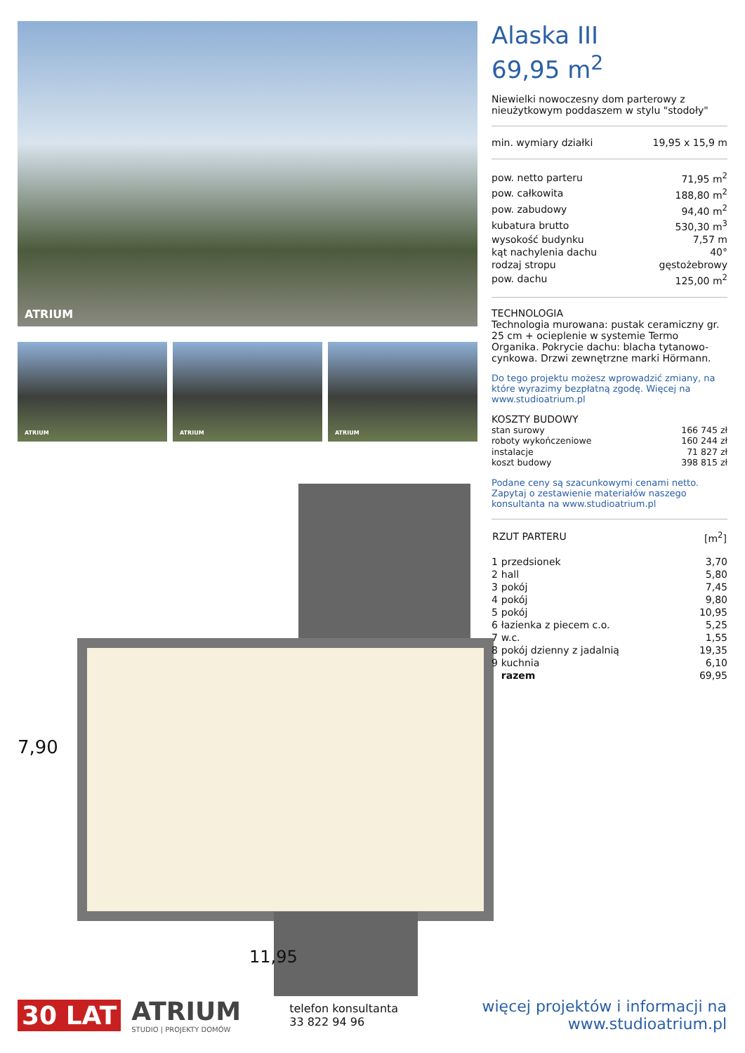ATRIUM
ATRIUM
ATRIUM
ATRIUM
7,90
11,95
Alaska III
69,95 m<sup>2</sup>
Niewielki nowoczesny dom parterowy z nieużytkowym poddaszem w stylu "stodoły"
| min. wymiary działki | 19,95 x 15,9 m |
| pow. netto parteru | 71,95 m<sup>2</sup> |
| pow. całkowita | 188,80 m<sup>2</sup> |
| pow. zabudowy | 94,40 m<sup>2</sup> |
| kubatura brutto | 530,30 m<sup>3</sup> |
| wysokość budynku | 7,57 m |
| kąt nachylenia dachu | 40° |
| rodzaj stropu | gęstożebrowy |
| pow. dachu | 125,00 m<sup>2</sup> |
TECHNOLOGIA
Technologia murowana: pustak ceramiczny gr. 25 cm + ocieplenie w systemie Termo Organika. Pokrycie dachu: blacha tytanowo-cynkowa. Drzwi zewnętrzne marki Hörmann.
Do tego projektu możesz wprowadzić zmiany, na które wyrazimy bezpłatną zgodę. Więcej na www.studioatrium.pl
KOSZTY BUDOWY
| stan surowy | 166 745 zł |
| roboty wykończeniowe | 160 244 zł |
| instalacje | 71 827 zł |
| koszt budowy | 398 815 zł |
Podane ceny są szacunkowymi cenami netto. Zapytaj o zestawienie materiałów naszego konsultanta na www.studioatrium.pl
| RZUT PARTERU | [m<sup>2</sup>] |
| --- | --- |
| 1 | przedsionek | 3,70 |
| 2 | hall | 5,80 |
| 3 | pokój | 7,45 |
| 4 | pokój | 9,80 |
| 5 | pokój | 10,95 |
| 6 | łazienka z piecem c.o. | 5,25 |
| 7 | w.c. | 1,55 |
| 8 | pokój dzienny z jadalnią | 19,35 |
| 9 | kuchnia | 6,10 |
| | razem | 69,95 |
30 LAT
ATRIUM
STUDIO | PROJEKTY DOMÓW
telefon konsultanta
33 822 94 96
więcej projektów i informacji na
www.studioatrium.pl